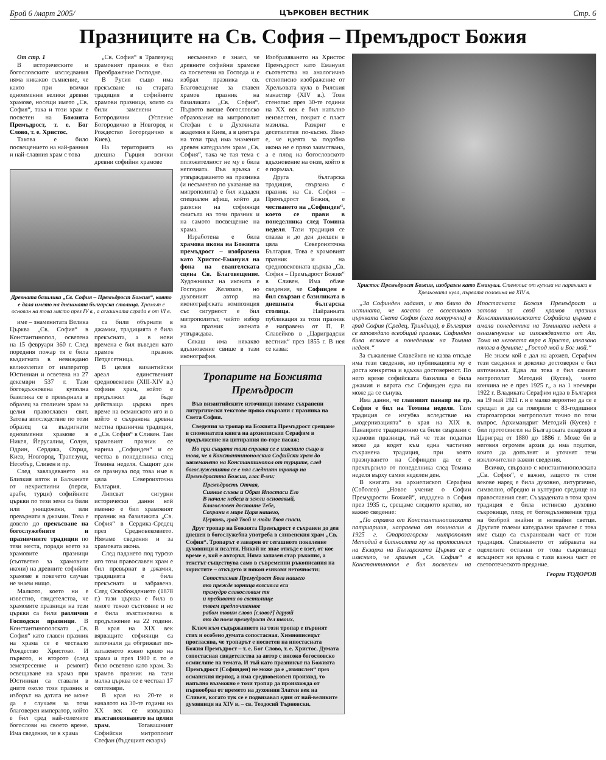Брой 6 /март 2005/ ЦЪРКОВЕН ВЕСТНИК Стр. 6
Празниците на Св. София – Премъдрост Божия
От стр. 1
В историческите и богословските изследвания няма никакво съмнение, че както при всички едноименни велики древни храмове, носещи името „Св. София“, така и този храм е посветен на Божията Премъдрост, т. е. Бог Слово, т. е. Христос.
Такова е било посвещението на най-ранния и най-славния храм с това
„Св. София“ в Трапезунд храмовият празник е бил Преображение Господне.
В Русия също има прекъсване на старата традиция в софийните храмови празници, които са били заменени с Богородични (Успение Богородично в Новгород и Рождество Богородично в Киев).
На територията на днешна Гърция всички древни софийни храмове
Древната базилика „Св. София – Премъдрост Божия“, която е дала името на днешната българска столица. Храмът е основан на това място през IV в., а сегашната сграда е от VI в.
име – знаменитата Велика Църква „Св. София“ в Константинопол, осветена на 15 февруари 360 г. След поредния пожар тя е била въздигната в невиждано великолепие от император Юстиниан и осветена на 27 декември 537 г. Тази боговдъхновена куполна базилика се е превърнала в образец за столичен храм за целия православен свят. Затова впоследствие по този образец са въздигнати едноименни храмове в Никея, Йерусалим, Солун, Одрин, Сердика, Охрид, Киев, Новгород, Трапезунд, Несебър, Сливен и пр.
След завладяването на Близкия изток и Балканите от нехристияни (перси, араби, турци) софийните църкви по тези земи са били или унищожени, или превърнати в джамии. Това е довело до прекъсване на богослужебните и празничните традиции по тези места, поради което за храмовите празници (съответно за храмовите икони) на древните софийни храмове в повечето случаи не знаем нищо.
Малкото, което ни е известно, свидетелства, че храмовите празници на тези църкви са били различни Господски празници. В Константинополската „Св. София“ като главен празник на храма се е чествало Рождество Христово. И първото, и второто (след земетресение и ремонт) освещаване на храма при Юстиниан са ставали в дните около този празник и изборът на датата не може да е случаен за този благоверен император, който е бил сред най-големите богослови на своето време. Има сведения, че в храма
са били обърнати в джамии, традицията е била прекъсната, а в нови времена е бил въведен като храмов празник Петдесетница.
В целия византийски ареал единственият средновековен (XIII-XIV в.) софиин храм, който е продължил да бъде действаща църква през време на османското иго и в който е съхранена древна местна празнична традиция, е „Св. София“ в Сливен. Там храмовият празник се нарича „Софинден“ и се чества в понеделника след Томина неделя. Същият ден се празнува под това име в цяла Североизточна България.
Липсват сигурни исторически данни кой именно е бил храмовият празник на базиликата „Св. София“ в Сердика-Средец през Средновековието. Нямаме сведения и за храмовата икона.
След падането под турско иго този православен храм е бил превърнат в джамия, традицията е била прекъсната и забравена. След Освобождението (1878 г.) тази църква е била в много тежко състояние и не е била възстановена в продължение на 22 години. В края на XIX век вярващите софиянци са започнали да обгрижват по-запазеното южно крило на храма и през 1900 г. то е било осветено като храм. За храмов празник на тази малка църква се е чествал 17 септември.
В края на 20-те и началото на 30-те години на XX век се извършва възстановяването на целия храм. Тогавашният Софийски митрополит Стефан (бъдещият екзарх)
несъмнено е знаел, че древните софийни храмове са посветени на Господа и е избрал празника св. Благовещение за главен храмов празник на базиликата „Св. София“. Първото висше богословско образование на митрополит Стефан е в Духовната академия в Киев, а в центъра на този град има знаменит древен катедрален храм „Св. София“, така че тая тема с положителност не му е била непозната. Във връзка с утвърждаването на празника (и несъмнено по указание на митрополита) е бил издаден специален афиш, който да разясни на софиянци смисъла на този празник и на самото посвещение на храма.
Изработена е била храмова икона на Божията премъдрост – изобразена като Христос-Емануил на фона на евангелската сцена Св. Благовещение. Художникът на иконата е Господин Желязков, но духовният автор на иконографската композиция със сигурност е бил митрополитът, чийто избор на празник иконата утвърждава.
Сякаш има някакво вдъхновение свише в тази иконография. Изобразяването на Христос Премъдрост като Емануил съответства на аналогично стенописно изображение от Хрельовата кула в Рилския манастир (XIV в.). Този стенопис през 30-те години на XX век е бил напълно неизвестен, покрит с пласт мазилка. Разкрит е десетилетия по-късно. Явно е, че идеята за подобна икона не е пряко заимствана, а е плод на богословското вдъхновение на онзи, който я е поръчал.
Друга българска традиция, свързана с празник на Св. София – Премъдрост Божия, е честването на „Софинден“, което се прави в понеделника след Томина неделя. Тази традиция се спазва и до ден днешен в цяла Североизточна България. Това е храмовият празник и на средновековната църква „Св. София – Премъдрост Божия“ в Сливен. Има обаче сведения, че Софинден е бил свързан с базиликата в днешната българска столица. Найранната публикация за този празник е направена от П. Р. Славейков в „Цариградски вестник“ през 1855 г. В нея се казва:
Тропарите на Божията Премъдрост
Във византийските източници нямаме съхранени литургически текстове пряко свързани с празника на Света София.
Сведения за тропар на Божията Премъдрост срещаме в споменатата книга на архиепископ Серафим в продължение на цитирания по-горе пасаж:
Но при същата тази справка се е изяснило също и това, че в Константинополския Софийски храм до завземането на Константинопол от турците, след богослуженията се е пял следният тропар на Премъдростта Божия, глас 8-ми:
Премъдрость Отчая,
Сияние славы и Образ Ипостаси Его
В начале небеса и земли основавый,
Благословен достоине Тебе,
Сохрани в мире Царя нашего,
Церковь, град Твой и люди Твоя спаси.
Друг тропар на Божията Премъдрост е съхранен до ден днешен в богослужебна употреба в сливенския храм „Св. София“. Тропарът е заварен от сегашното поколение духовници и псалти. Никой не знае откъде е взет, от кое време е, кой е авторът. Няма запазен стар ръкопис, а текстът съществува само в съвременни ръкописания на хористите – откъдето и някои езикови неточности:
Сопостасная Премудрост Бога нашего
яко прежде зорница возсияла еси
премудро славословим тя
и пребивати во светилище
твоем предпочтенное
рабом твоим слово [слово?] даруяй
яко да поем премудрост дел твоих.
Ключ към съдържанието на този тропар е първият стих и особено думата сопостасная. Химнописецът прогласява, че тропарът е посветен на ипостасната Божия Премъдрост – т. е. Бог Слово, т. е. Христос. Думата сопостасная свидетелства за автор с високо богословско осмисляне на темата. И тъй като празникът на Божията Премъдрост (Софинден) не може да е „измислен“ през османския период, а има средновековен произход, то напълно възможно е този тропар да произхожда от първообраз от времето на духовния Златен век на Сливен, когато тук се е подвизавал един от най-великите духовници на XIV в. – св. Теодосий Търновски.
Христос Премъдрост Божия, изобразен като Емануил. Стенопис от купола на параклиса в Хрельовата кула, първата половина на XIV в.
„За Софинден гадаят, и то близо до истината, че когато се осветявало църквата Света София (сега потурчена) в град София (Средец, Триядица), в България се заповядало всеобщий празник. Софинден бива всякога в понеделник на Томина неделя.“
За съжаление Славейков не казва откъде има тези сведения, но публикацията му е доста конкретна и вдъхва достоверност. По него време софийската базилика е била джамия и вярата със Софинден едва ли може да се сънува.
Има данни, че главният панаир на гр. София е бил на Томина неделя. Тази традиция се изгубва вследствие на „модернизацията“ в края на XIX в. Панаирите традиционно са били свързани с храмови празници, тъй че тези податки може да водят към една частично съхранена традиция, при която празнуването на Софинден да се е прехвърлило от понеделника след Томина неделя върху самия неделен ден.
В книгата на архиепископ Серафим (Соболев) „Новое учение о Софии Премудрости Божией“, издадена в София през 1935 г., срещаме следното кратко, но важно сведение:
„По справка от Константинополската патриаршия, направена от починалия в 1925 г. Старозагорски митрополит Методий в битността му на протосингел на Екзарха на Българската Църква се е изяснило, че храмът „Св. София“ в Константинопол е бил посветен на Ипостасната Божия Премъдрост и затова за свой храмов празник Константинополската Софийска църква е имала понеделника на Томината неделя в ознаменуване на изповядването от Ап. Тома на неговата вяра в Христа, изказано някога в думите: „Господ мой и Бог мой.“
Не знаем кой е дал на архиеп. Серафим тези сведения и доколко достоверен е бил източникът. Едва ли това е бил самият митрополит Методий (Кусев), чиято кончина не е през 1925 г., а на 1 ноември 1922 г. Владиката Серафим идва в България на 19 май 1921 г. и е малко вероятно да се е срещал и да са говорили с 83-годишния старозагорски митрополит точно по този въпрос. Архимандрит Методий (Кусев) е бил протосингел на Българската екзархия в Цариград от 1880 до 1886 г. Може би в неговия огромен архив да има податки, които да допълнят и уточнят тези изключително важни сведения.
Всичко, свързано с константинополската „Св. София“, е важно, защото тя стои векове наред е била духовно, литургично, символно, обредно и културно средище на православния свят. Създадената в този храм традиция е била истинско духовно съкровище, плод от боговдъхновения труд на безброй знайни и незнайни светци. Другите големи катедрални храмове с това име също са съхранявали част от тази традиция. Спасяването от забравата на оцелелите останки от това съкровище всъщност ни връзва с тази важна част от светоотеческото предание.
Георги ТОДОРОВ